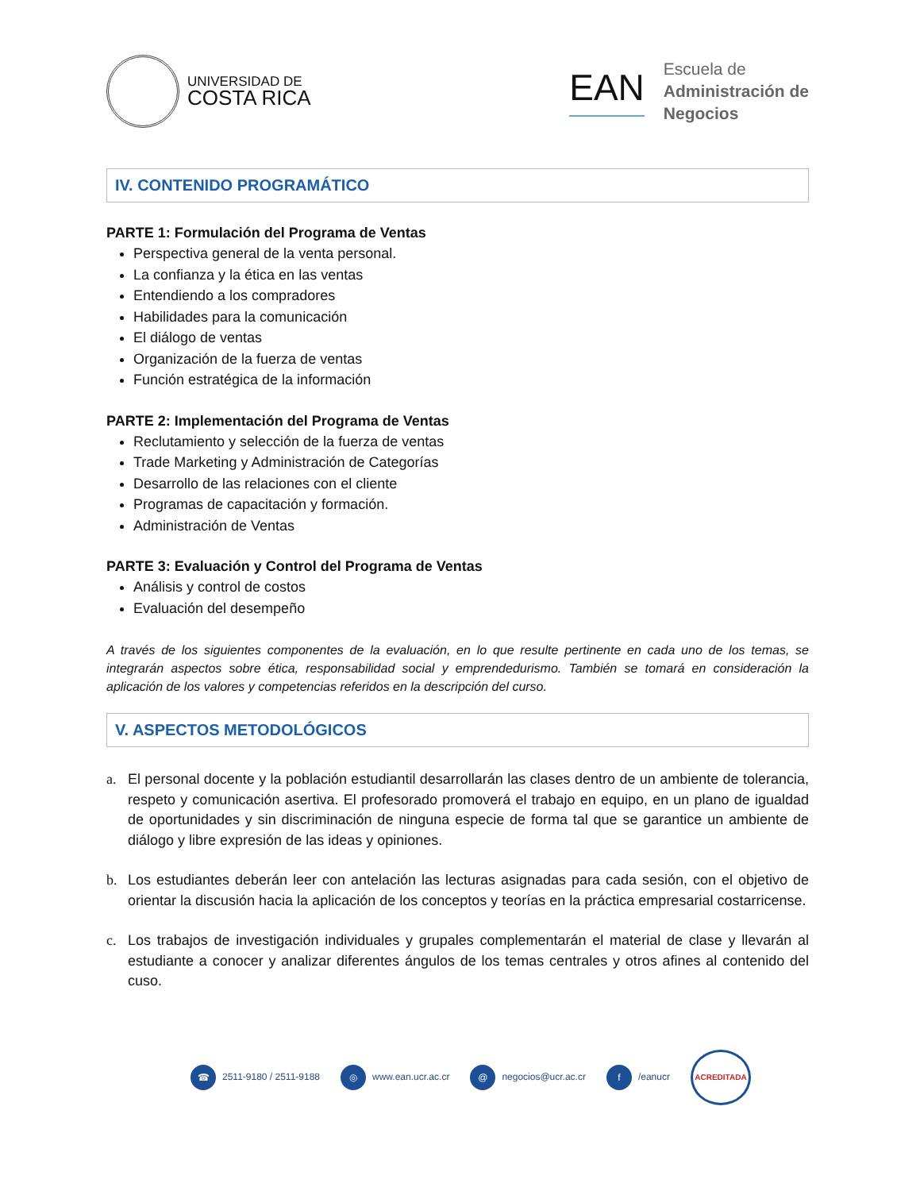UNIVERSIDAD DE
COSTA RICA
EAN
Escuela de
Administración de
Negocios
IV. CONTENIDO PROGRAMÁTICO
PARTE 1: Formulación del Programa de Ventas
Perspectiva general de la venta personal.
La confianza y la ética en las ventas
Entendiendo a los compradores
Habilidades para la comunicación
El diálogo de ventas
Organización de la fuerza de ventas
Función estratégica de la información
PARTE 2: Implementación del Programa de Ventas
Reclutamiento y selección de la fuerza de ventas
Trade Marketing y Administración de Categorías
Desarrollo de las relaciones con el cliente
Programas de capacitación y formación.
Administración de Ventas
PARTE 3: Evaluación y Control del Programa de Ventas
Análisis y control de costos
Evaluación del desempeño
A través de los siguientes componentes de la evaluación, en lo que resulte pertinente en cada uno de los temas, se integrarán aspectos sobre ética, responsabilidad social y emprendedurismo. También se tomará en consideración la aplicación de los valores y competencias referidos en la descripción del curso.
V. ASPECTOS METODOLÓGICOS
a. El personal docente y la población estudiantil desarrollarán las clases dentro de un ambiente de tolerancia, respeto y comunicación asertiva. El profesorado promoverá el trabajo en equipo, en un plano de igualdad de oportunidades y sin discriminación de ninguna especie de forma tal que se garantice un ambiente de diálogo y libre expresión de las ideas y opiniones.
b. Los estudiantes deberán leer con antelación las lecturas asignadas para cada sesión, con el objetivo de orientar la discusión hacia la aplicación de los conceptos y teorías en la práctica empresarial costarricense.
c. Los trabajos de investigación individuales y grupales complementarán el material de clase y llevarán al estudiante a conocer y analizar diferentes ángulos de los temas centrales y otros afines al contenido del cuso.
☎ 2511-9180 / 2511-9188 ◎ www.ean.ucr.ac.cr @ negocios@ucr.ac.cr f /eanucr
ACREDITADA